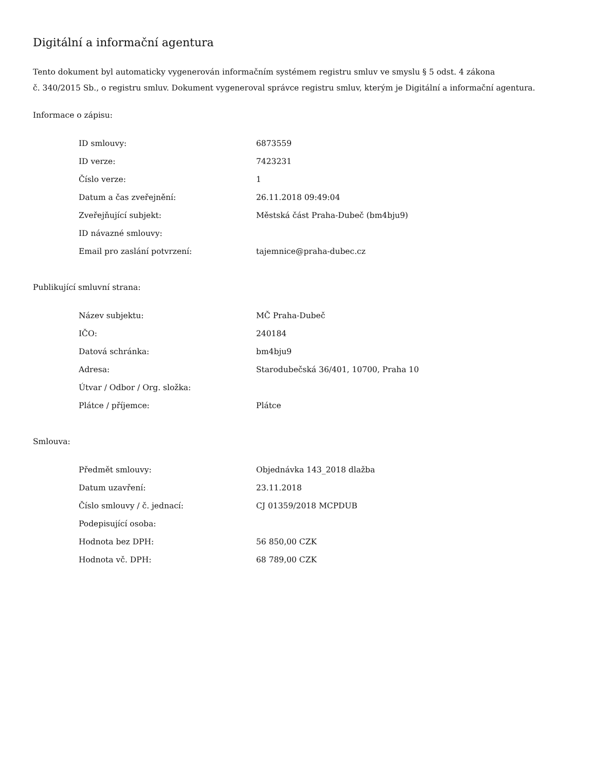Digitální a informační agentura
Tento dokument byl automaticky vygenerován informačním systémem registru smluv ve smyslu § 5 odst. 4 zákona
č. 340/2015 Sb., o registru smluv. Dokument vygeneroval správce registru smluv, kterým je Digitální a informační agentura.
Informace o zápisu:
| ID smlouvy: | 6873559 |
| ID verze: | 7423231 |
| Číslo verze: | 1 |
| Datum a čas zveřejnění: | 26.11.2018 09:49:04 |
| Zveřejňující subjekt: | Městská část Praha-Dubeč (bm4bju9) |
| ID návazné smlouvy: | |
| Email pro zaslání potvrzení: | tajemnice@praha-dubec.cz |
Publikující smluvní strana:
| Název subjektu: | MČ Praha-Dubeč |
| IČO: | 240184 |
| Datová schránka: | bm4bju9 |
| Adresa: | Starodubečská 36/401, 10700, Praha 10 |
| Útvar / Odbor / Org. složka: | |
| Plátce / příjemce: | Plátce |
Smlouva:
| Předmět smlouvy: | Objednávka 143_2018 dlažba |
| Datum uzavření: | 23.11.2018 |
| Číslo smlouvy / č. jednací: | CJ 01359/2018 MCPDUB |
| Podepisující osoba: | |
| Hodnota bez DPH: | 56 850,00 CZK |
| Hodnota vč. DPH: | 68 789,00 CZK |